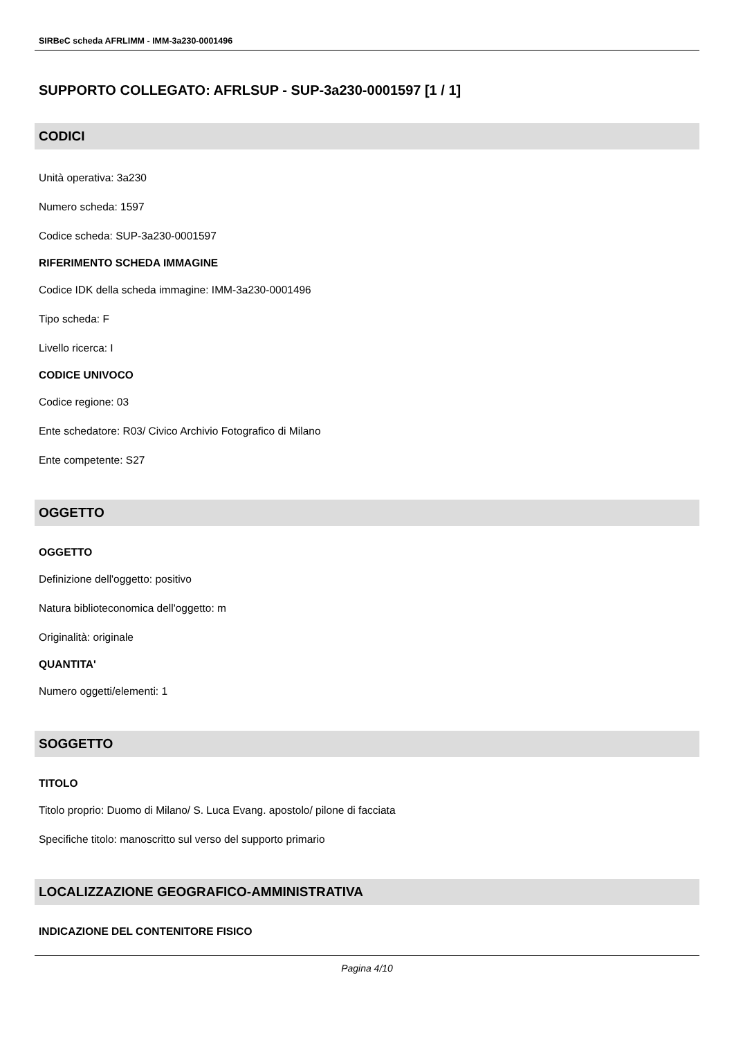SIRBeC scheda AFRLIMM - IMM-3a230-0001496
SUPPORTO COLLEGATO: AFRLSUP - SUP-3a230-0001597 [1 / 1]
CODICI
Unità operativa: 3a230
Numero scheda: 1597
Codice scheda: SUP-3a230-0001597
RIFERIMENTO SCHEDA IMMAGINE
Codice IDK della scheda immagine: IMM-3a230-0001496
Tipo scheda: F
Livello ricerca: I
CODICE UNIVOCO
Codice regione: 03
Ente schedatore: R03/ Civico Archivio Fotografico di Milano
Ente competente: S27
OGGETTO
OGGETTO
Definizione dell'oggetto: positivo
Natura biblioteconomica dell'oggetto: m
Originalità: originale
QUANTITA'
Numero oggetti/elementi: 1
SOGGETTO
TITOLO
Titolo proprio: Duomo di Milano/ S. Luca Evang. apostolo/ pilone di facciata
Specifiche titolo: manoscritto sul verso del supporto primario
LOCALIZZAZIONE GEOGRAFICO-AMMINISTRATIVA
INDICAZIONE DEL CONTENITORE FISICO
Pagina 4/10